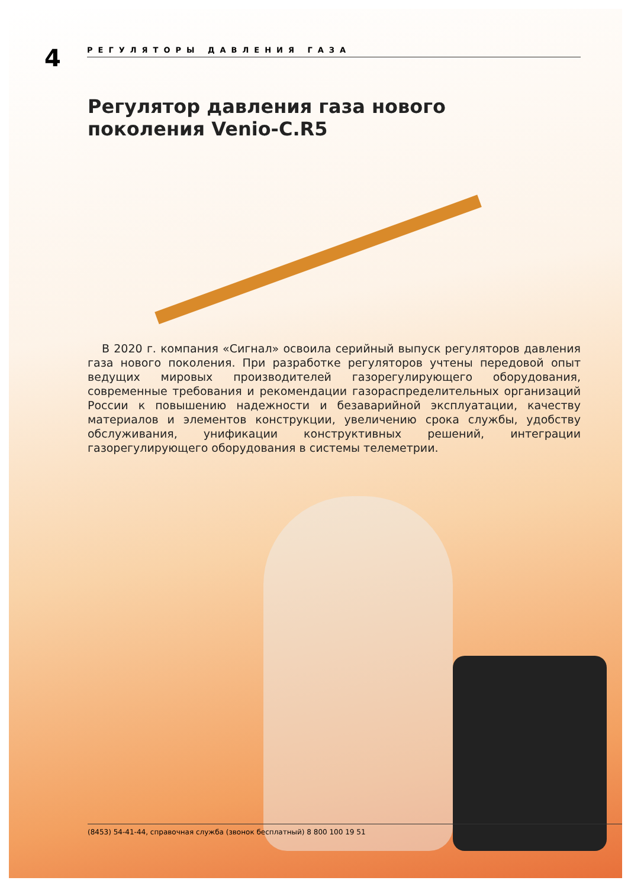4
РЕГУЛЯТОРЫ ДАВЛЕНИЯ ГАЗА
Регулятор давления газа нового поколения Venio-C.R5
В 2020 г. компания «Сигнал» освоила серийный выпуск регуляторов давления газа нового поколения. При разработке регуляторов учтены передовой опыт ведущих мировых производителей газорегулирующего оборудования, современные требования и рекомендации газораспределительных организаций России к повышению надежности и безаварийной эксплуатации, качеству материалов и элементов конструкции, увеличению срока службы, удобству обслуживания, унификации конструктивных решений, интеграции газорегулирующего оборудования в системы телеметрии.
(8453) 54-41-44, справочная служба (звонок бесплатный) 8 800 100 19 51